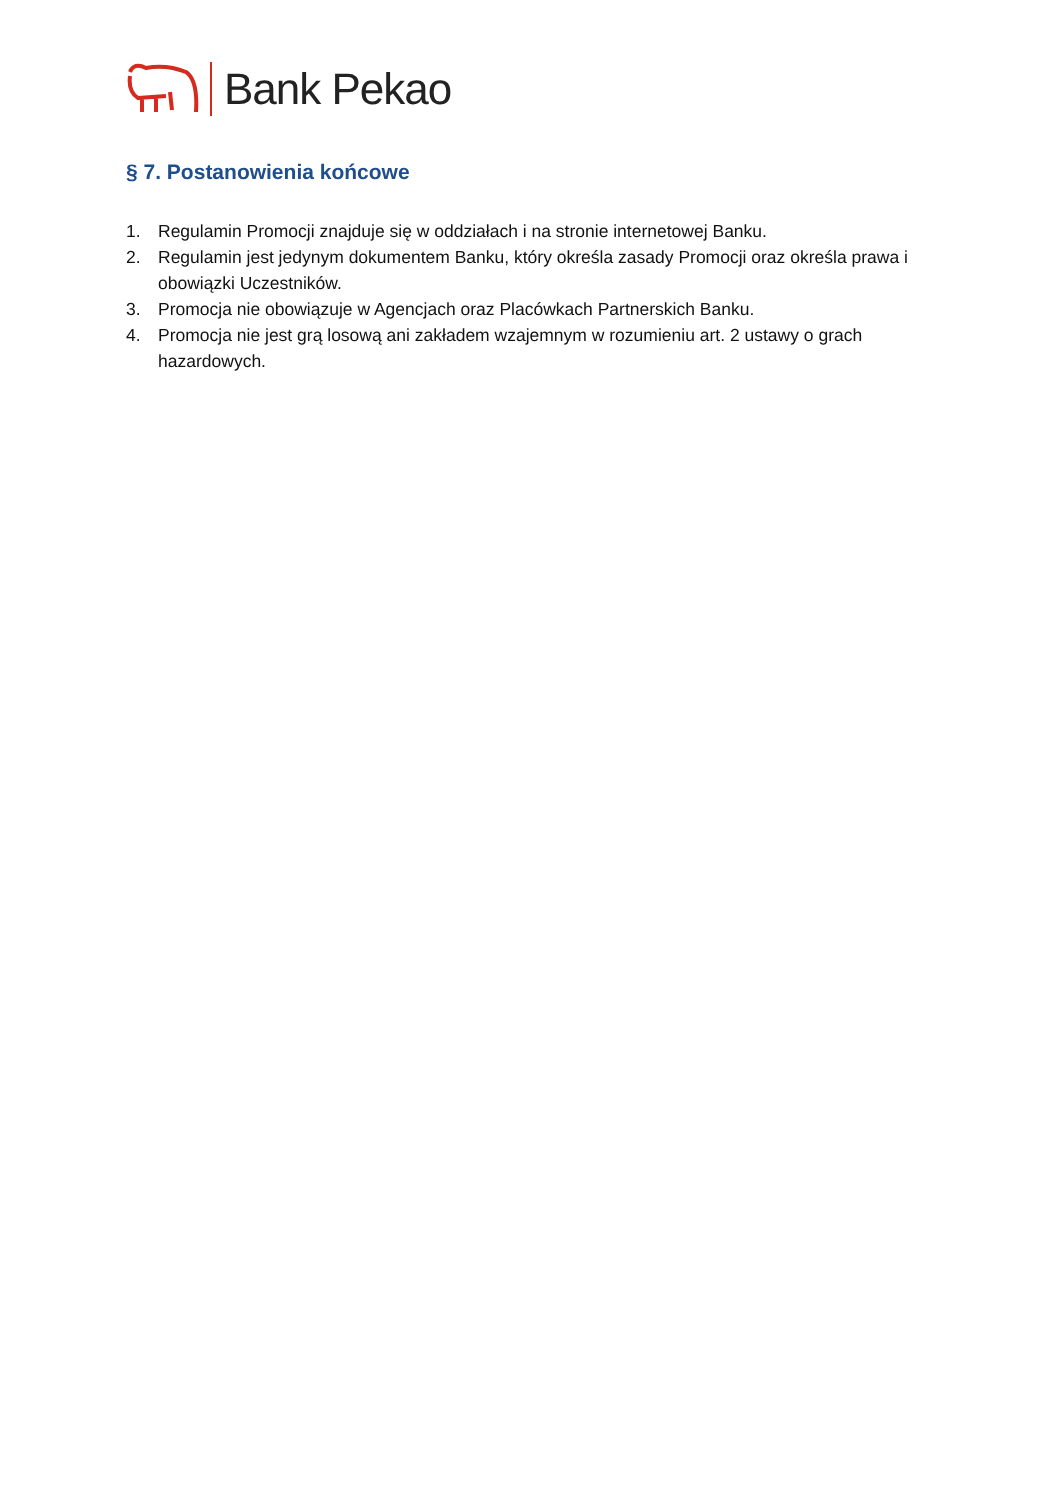Bank Pekao
§ 7. Postanowienia końcowe
1. Regulamin Promocji znajduje się w oddziałach i na stronie internetowej Banku.
2. Regulamin jest jedynym dokumentem Banku, który określa zasady Promocji oraz określa prawa i obowiązki Uczestników.
3. Promocja nie obowiązuje w Agencjach oraz Placówkach Partnerskich Banku.
4. Promocja nie jest grą losową ani zakładem wzajemnym w rozumieniu art. 2 ustawy o grach hazardowych.